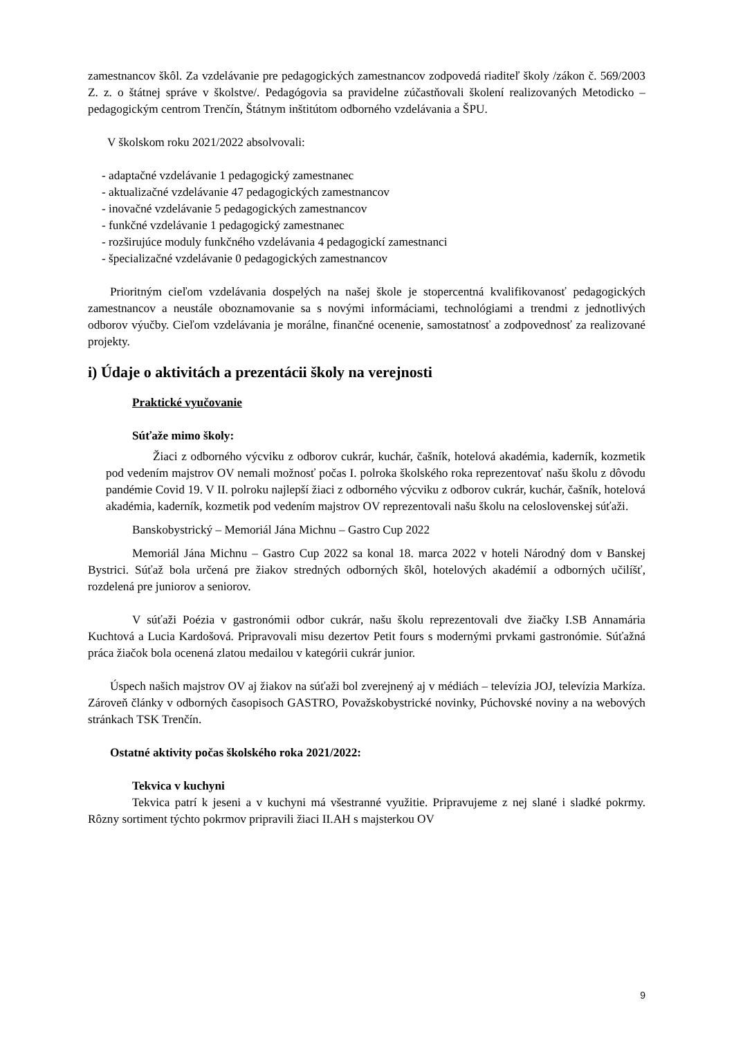zamestnancov škôl. Za vzdelávanie pre pedagogických zamestnancov zodpovedá riaditeľ školy /zákon č. 569/2003 Z. z. o štátnej správe v školstve/. Pedagógovia sa pravidelne zúčastňovali školení realizovaných Metodicko – pedagogickým centrom Trenčín, Štátnym inštitútom odborného vzdelávania a ŠPU.
V školskom roku 2021/2022 absolvovali:
- adaptačné vzdelávanie 1 pedagogický zamestnanec
- aktualizačné vzdelávanie 47 pedagogických zamestnancov
- inovačné vzdelávanie 5 pedagogických zamestnancov
- funkčné vzdelávanie 1 pedagogický zamestnanec
- rozširujúce moduly funkčného vzdelávania 4 pedagogickí zamestnanci
- špecializačné vzdelávanie 0 pedagogických zamestnancov
Prioritným cieľom vzdelávania dospelých na našej škole je stopercentná kvalifikovanosť pedagogických zamestnancov a neustále oboznamovanie sa s novými informáciami, technológiami a trendmi z jednotlivých odborov výučby. Cieľom vzdelávania je morálne, finančné ocenenie, samostatnosť a zodpovednosť za realizované projekty.
i) Údaje o aktivitách a prezentácii školy na verejnosti
Praktické vyučovanie
Súťaže mimo školy:
Žiaci z odborného výcviku z odborov cukrár, kuchár, čašník, hotelová akadémia, kaderník, kozmetik pod vedením majstrov OV nemali možnosť počas I. polroka školského roka reprezentovať našu školu z dôvodu pandémie Covid 19. V II. polroku najlepší žiaci z odborného výcviku z odborov cukrár, kuchár, čašník, hotelová akadémia, kaderník, kozmetik pod vedením majstrov OV reprezentovali našu školu na celoslovenskej súťaži.
Banskobystrický – Memoriál Jána Michnu – Gastro Cup 2022
Memoriál Jána Michnu – Gastro Cup 2022 sa konal 18. marca 2022 v hoteli Národný dom v Banskej Bystrici. Súťaž bola určená pre žiakov stredných odborných škôl, hotelových akadémií a odborných učilíšť, rozdelená pre juniorov a seniorov.
V súťaži Poézia v gastronómii odbor cukrár, našu školu reprezentovali dve žiačky I.SB Annamária Kuchtová a Lucia Kardošová. Pripravovali misu dezertov Petit fours s modernými prvkami gastronómie. Súťažná práca žiačok bola ocenená zlatou medailou v kategórii cukrár junior.
Úspech našich majstrov OV aj žiakov na súťaži bol zverejnený aj v médiách – televízia JOJ, televízia Markíza. Zároveň články v odborných časopisoch GASTRO, Považskobystrické novinky, Púchovské noviny a na webových stránkach TSK Trenčín.
Ostatné aktivity počas školského roka 2021/2022:
Tekvica v kuchyni
Tekvica patrí k jeseni a v kuchyni má všestranné využitie. Pripravujeme z nej slané i sladké pokrmy. Rôzny sortiment týchto pokrmov pripravili žiaci II.AH s majsterkou OV
9